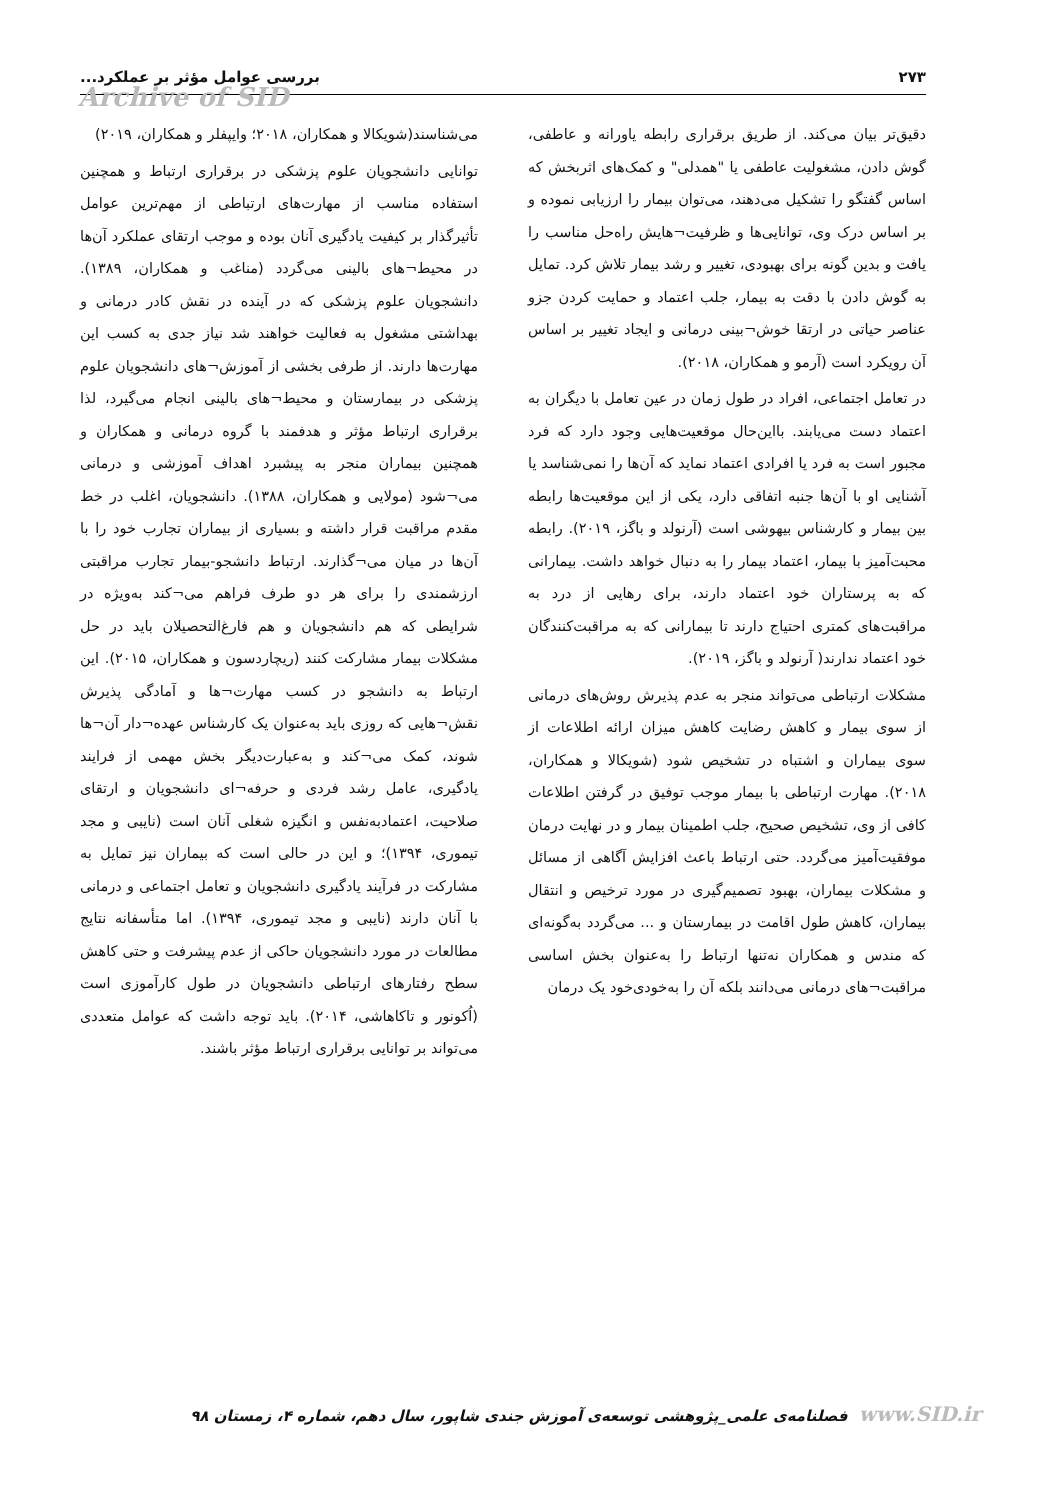۲۷۳ بررسی عوامل مؤثر بر عملکرد...
Archive of SID
دقیق‌تر بیان می‌کند. از طریق برقراری رابطه یاورانه و عاطفی، گوش دادن، مشغولیت عاطفی یا "همدلی" و کمک‌های اثربخش که اساس گفتگو را تشکیل می‌دهند، می‌توان بیمار را ارزیابی نموده و بر اساس درک وی، توانایی‌ها و ظرفیت¬هایش راه‌حل مناسب را یافت و بدین گونه برای بهبودی، تغییر و رشد بیمار تلاش کرد. تمایل به گوش دادن با دقت به بیمار، جلب اعتماد و حمایت کردن جزو عناصر حیاتی در ارتقا خوش¬بینی درمانی و ایجاد تغییر بر اساس آن رویکرد است (آرمو و همکاران، ۲۰۱۸).
در تعامل اجتماعی، افراد در طول زمان در عین تعامل با دیگران به اعتماد دست می‌یابند. بااین‌حال موقعیت‌هایی وجود دارد که فرد مجبور است به فرد یا افرادی اعتماد نماید که آن‌ها را نمی‌شناسد یا آشنایی او با آن‌ها جنبه اتفاقی دارد، یکی از این موقعیت‌ها رابطه بین بیمار و کارشناس بیهوشی است (آرنولد و باگز، ۲۰۱۹). رابطه محبت‌آمیز با بیمار، اعتماد بیمار را به دنبال خواهد داشت. بیمارانی که به پرستاران خود اعتماد دارند، برای رهایی از درد به مراقبت‌های کمتری احتیاج دارند تا بیمارانی که به مراقبت‌کنندگان خود اعتماد ندارند( آرنولد و باگز، ۲۰۱۹).
مشکلات ارتباطی می‌تواند منجر به عدم پذیرش روش‌های درمانی از سوی بیمار و کاهش رضایت کاهش میزان ارائه اطلاعات از سوی بیماران و اشتباه در تشخیص شود (شویکالا و همکاران، ۲۰۱۸). مهارت ارتباطی با بیمار موجب توفیق در گرفتن اطلاعات کافی از وی، تشخیص صحیح، جلب اطمینان بیمار و در نهایت درمان موفقیت‌آمیز می‌گردد. حتی ارتباط باعث افزایش آگاهی از مسائل و مشکلات بیماران، بهبود تصمیم‌گیری در مورد ترخیص و انتقال بیماران، کاهش طول اقامت در بیمارستان و ... می‌گردد به‌گونه‌ای که مندس و همکاران نه‌تنها ارتباط را به‌عنوان بخش اساسی مراقبت¬های درمانی می‌دانند بلکه آن را به‌خودی‌خود یک درمان
می‌شناسند(شویکالا و همکاران، ۲۰۱۸؛ وایپفلر و همکاران، ۲۰۱۹)
توانایی دانشجویان علوم پزشکی در برقراری ارتباط و همچنین استفاده مناسب از مهارت‌های ارتباطی از مهم‌ترین عوامل تأثیرگذار بر کیفیت یادگیری آنان بوده و موجب ارتقای عملکرد آن‌ها در محیط¬های بالینی می‌گردد (مناغب و همکاران، ۱۳۸۹). دانشجویان علوم پزشکی که در آینده در نقش کادر درمانی و بهداشتی مشغول به فعالیت خواهند شد نیاز جدی به کسب این مهارت‌ها دارند. از طرفی بخشی از آموزش¬های دانشجویان علوم پزشکی در بیمارستان و محیط¬های بالینی انجام می‌گیرد، لذا برقراری ارتباط مؤثر و هدفمند با گروه درمانی و همکاران و همچنین بیماران منجر به پیشبرد اهداف آموزشی و درمانی می¬شود (مولایی و همکاران، ۱۳۸۸). دانشجویان، اغلب در خط مقدم مراقبت قرار داشته و بسیاری از بیماران تجارب خود را با آن‌ها در میان می¬گذارند. ارتباط دانشجو-بیمار تجارب مراقبتی ارزشمندی را برای هر دو طرف فراهم می¬کند به‌ویژه در شرایطی که هم دانشجویان و هم فارغ‌التحصیلان باید در حل مشکلات بیمار مشارکت کنند (ریچاردسون و همکاران، ۲۰۱۵). این ارتباط به دانشجو در کسب مهارت¬ها و آمادگی پذیرش نقش¬هایی که روزی باید به‌عنوان یک کارشناس عهده¬دار آن¬ها شوند، کمک می¬کند و به‌عبارت‌دیگر بخش مهمی از فرایند یادگیری، عامل رشد فردی و حرفه¬ای دانشجویان و ارتقای صلاحیت، اعتمادبه‌نفس و انگیزه شغلی آنان است (نایبی و مجد تیموری، ۱۳۹۴)؛ و این در حالی است که بیماران نیز تمایل به مشارکت در فرآیند یادگیری دانشجویان و تعامل اجتماعی و درمانی با آنان دارند (نایبی و مجد تیموری، ۱۳۹۴). اما متأسفانه نتایج مطالعات در مورد دانشجویان حاکی از عدم پیشرفت و حتی کاهش سطح رفتارهای ارتباطی دانشجویان در طول کارآموزی است (اُکونور و تاکاهاشی، ۲۰۱۴). باید توجه داشت که عوامل متعددی می‌تواند بر توانایی برقراری ارتباط مؤثر باشند.
www.SID.ir فصلنامه‌ی علمی_پژوهشی توسعه‌ی آموزش جندی شاپور، سال دهم، شماره ۴، زمستان ۹۸